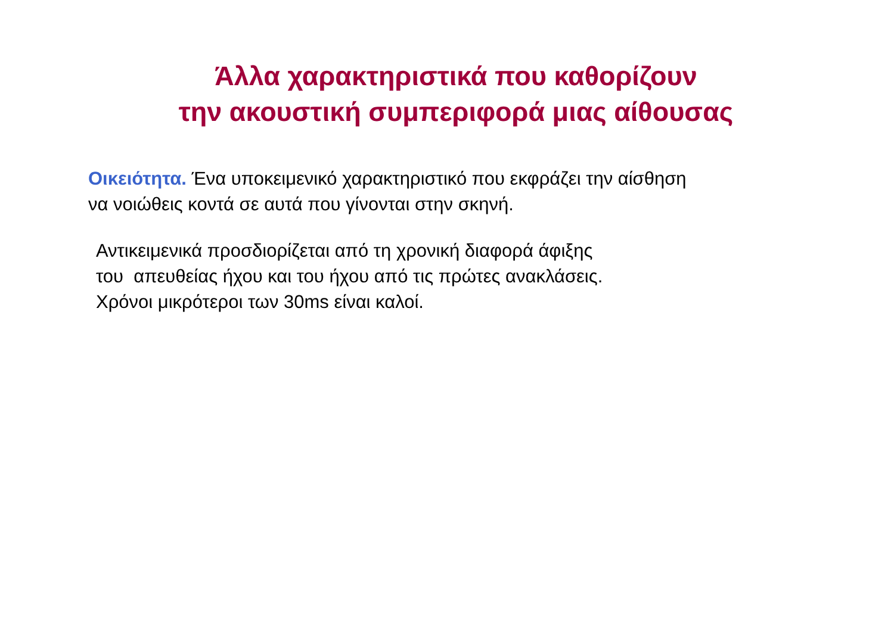Άλλα χαρακτηριστικά που καθορίζουν
την ακουστική συμπεριφορά μιας αίθουσας
Οικειότητα. Ένα υποκειμενικό χαρακτηριστικό που εκφράζει την αίσθηση
να νοιώθεις κοντά σε αυτά που γίνονται στην σκηνή.
Αντικειμενικά προσδιορίζεται από τη χρονική διαφορά άφιξης
του απευθείας ήχου και του ήχου από τις πρώτες ανακλάσεις.
Χρόνοι μικρότεροι των 30ms είναι καλοί.